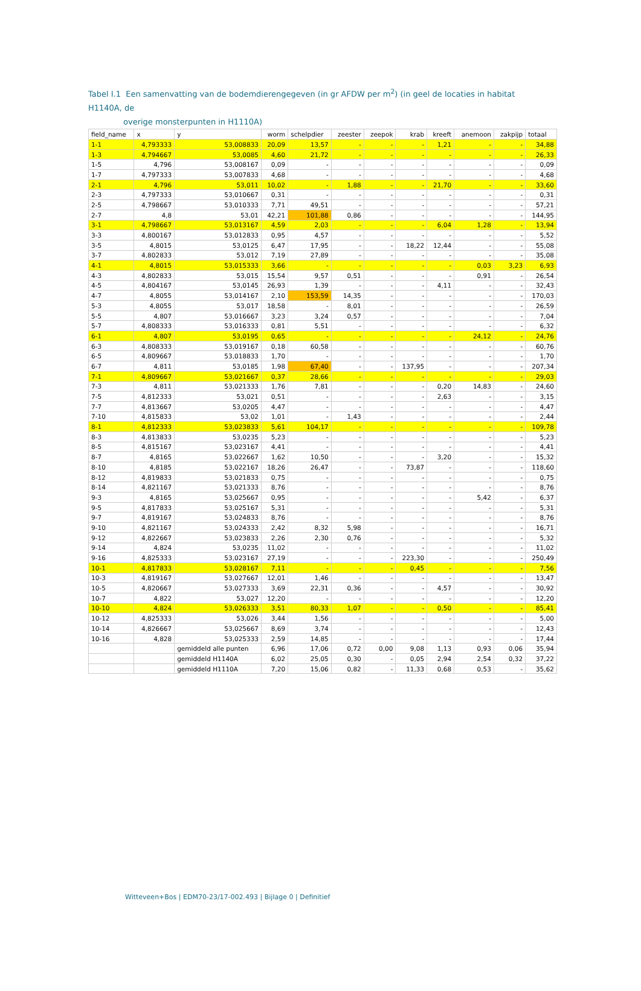Tabel I.1 Een samenvatting van de bodemdierengegeven (in gr AFDW per m<sup>2</sup>) (in geel de locaties in habitat H1140A, de
overige monsterpunten in H1110A)
| field_name | x | y | worm | schelpdier | zeester | zeepok | krab | kreeft | anemoon | zakpijp | totaal |
| --- | --- | --- | --- | --- | --- | --- | --- | --- | --- | --- | --- |
| 1-1 | 4,793333 | 53,008833 | 20,09 | 13,57 | - | - | - | 1,21 | - | - | 34,88 |
| 1-3 | 4,794667 | 53,0085 | 4,60 | 21,72 | - | - | - | - | - | - | 26,33 |
| 1-5 | 4,796 | 53,008167 | 0,09 | - | - | - | - | - | - | - | 0,09 |
| 1-7 | 4,797333 | 53,007833 | 4,68 | - | - | - | - | - | - | - | 4,68 |
| 2-1 | 4,796 | 53,011 | 10,02 | - | 1,88 | - | - | 21,70 | - | - | 33,60 |
| 2-3 | 4,797333 | 53,010667 | 0,31 | - | - | - | - | - | - | - | 0,31 |
| 2-5 | 4,798667 | 53,010333 | 7,71 | 49,51 | - | - | - | - | - | - | 57,21 |
| 2-7 | 4,8 | 53,01 | 42,21 | 101,88 | 0,86 | - | - | - | - | - | 144,95 |
| 3-1 | 4,798667 | 53,013167 | 4,59 | 2,03 | - | - | - | 6,04 | 1,28 | - | 13,94 |
| 3-3 | 4,800167 | 53,012833 | 0,95 | 4,57 | - | - | - | - | - | - | 5,52 |
| 3-5 | 4,8015 | 53,0125 | 6,47 | 17,95 | - | - | 18,22 | 12,44 | - | - | 55,08 |
| 3-7 | 4,802833 | 53,012 | 7,19 | 27,89 | - | - | - | - | - | - | 35,08 |
| 4-1 | 4,8015 | 53,015333 | 3,66 | - | - | - | - | - | 0,03 | 3,23 | 6,93 |
| 4-3 | 4,802833 | 53,015 | 15,54 | 9,57 | 0,51 | - | - | - | 0,91 | - | 26,54 |
| 4-5 | 4,804167 | 53,0145 | 26,93 | 1,39 | - | - | - | 4,11 | - | - | 32,43 |
| 4-7 | 4,8055 | 53,014167 | 2,10 | 153,59 | 14,35 | - | - | - | - | - | 170,03 |
| 5-3 | 4,8055 | 53,017 | 18,58 | - | 8,01 | - | - | - | - | - | 26,59 |
| 5-5 | 4,807 | 53,016667 | 3,23 | 3,24 | 0,57 | - | - | - | - | - | 7,04 |
| 5-7 | 4,808333 | 53,016333 | 0,81 | 5,51 | - | - | - | - | - | - | 6,32 |
| 6-1 | 4,807 | 53,0195 | 0,65 | - | - | - | - | - | 24,12 | - | 24,76 |
| 6-3 | 4,808333 | 53,019167 | 0,18 | 60,58 | - | - | - | - | - | - | 60,76 |
| 6-5 | 4,809667 | 53,018833 | 1,70 | - | - | - | - | - | - | - | 1,70 |
| 6-7 | 4,811 | 53,0185 | 1,98 | 67,40 | - | - | 137,95 | - | - | - | 207,34 |
| 7-1 | 4,809667 | 53,021667 | 0,37 | 28,66 | - | - | - | - | - | - | 29,03 |
| 7-3 | 4,811 | 53,021333 | 1,76 | 7,81 | - | - | - | 0,20 | 14,83 | - | 24,60 |
| 7-5 | 4,812333 | 53,021 | 0,51 | - | - | - | - | 2,63 | - | - | 3,15 |
| 7-7 | 4,813667 | 53,0205 | 4,47 | - | - | - | - | - | - | - | 4,47 |
| 7-10 | 4,815833 | 53,02 | 1,01 | - | 1,43 | - | - | - | - | - | 2,44 |
| 8-1 | 4,812333 | 53,023833 | 5,61 | 104,17 | - | - | - | - | - | - | 109,78 |
| 8-3 | 4,813833 | 53,0235 | 5,23 | - | - | - | - | - | - | - | 5,23 |
| 8-5 | 4,815167 | 53,023167 | 4,41 | - | - | - | - | - | - | - | 4,41 |
| 8-7 | 4,8165 | 53,022667 | 1,62 | 10,50 | - | - | - | 3,20 | - | - | 15,32 |
| 8-10 | 4,8185 | 53,022167 | 18,26 | 26,47 | - | - | 73,87 | - | - | - | 118,60 |
| 8-12 | 4,819833 | 53,021833 | 0,75 | - | - | - | - | - | - | - | 0,75 |
| 8-14 | 4,821167 | 53,021333 | 8,76 | - | - | - | - | - | - | - | 8,76 |
| 9-3 | 4,8165 | 53,025667 | 0,95 | - | - | - | - | - | 5,42 | - | 6,37 |
| 9-5 | 4,817833 | 53,025167 | 5,31 | - | - | - | - | - | - | - | 5,31 |
| 9-7 | 4,819167 | 53,024833 | 8,76 | - | - | - | - | - | - | - | 8,76 |
| 9-10 | 4,821167 | 53,024333 | 2,42 | 8,32 | 5,98 | - | - | - | - | - | 16,71 |
| 9-12 | 4,822667 | 53,023833 | 2,26 | 2,30 | 0,76 | - | - | - | - | - | 5,32 |
| 9-14 | 4,824 | 53,0235 | 11,02 | - | - | - | - | - | - | - | 11,02 |
| 9-16 | 4,825333 | 53,023167 | 27,19 | - | - | - | 223,30 | - | - | - | 250,49 |
| 10-1 | 4,817833 | 53,028167 | 7,11 | - | - | - | 0,45 | - | - | - | 7,56 |
| 10-3 | 4,819167 | 53,027667 | 12,01 | 1,46 | - | - | - | - | - | - | 13,47 |
| 10-5 | 4,820667 | 53,027333 | 3,69 | 22,31 | 0,36 | - | - | 4,57 | - | - | 30,92 |
| 10-7 | 4,822 | 53,027 | 12,20 | - | - | - | - | - | - | - | 12,20 |
| 10-10 | 4,824 | 53,026333 | 3,51 | 80,33 | 1,07 | - | - | 0,50 | - | - | 85,41 |
| 10-12 | 4,825333 | 53,026 | 3,44 | 1,56 | - | - | - | - | - | - | 5,00 |
| 10-14 | 4,826667 | 53,025667 | 8,69 | 3,74 | - | - | - | - | - | - | 12,43 |
| 10-16 | 4,828 | 53,025333 | 2,59 | 14,85 | - | - | - | - | - | - | 17,44 |
| | | gemiddeld alle punten | 6,96 | 17,06 | 0,72 | 0,00 | 9,08 | 1,13 | 0,93 | 0,06 | 35,94 |
| | | gemiddeld H1140A | 6,02 | 25,05 | 0,30 | - | 0,05 | 2,94 | 2,54 | 0,32 | 37,22 |
| | | gemiddeld H1110A | 7,20 | 15,06 | 0,82 | - | 11,33 | 0,68 | 0,53 | - | 35,62 |
Witteveen+Bos | EDM70-23/17-002.493 | Bijlage 0 | Definitief